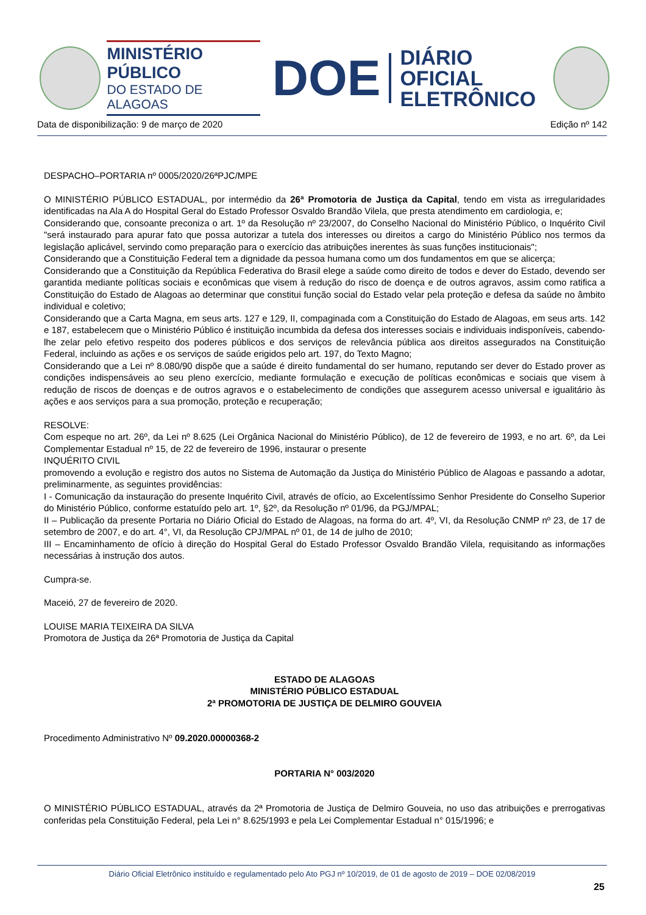MINISTÉRIO PÚBLICO
DO ESTADO DE ALAGOAS
DOE
DIÁRIO OFICIAL
ELETRÔNICO
Data de disponibilização: 9 de março de 2020 Edição nº 142
DESPACHO–PORTARIA nº 0005/2020/26ªPJC/MPE
O MINISTÉRIO PÚBLICO ESTADUAL, por intermédio da 26ª Promotoria de Justiça da Capital, tendo em vista as irregularidades identificadas na Ala A do Hospital Geral do Estado Professor Osvaldo Brandão Vilela, que presta atendimento em cardiologia, e;
Considerando que, consoante preconiza o art. 1º da Resolução nº 23/2007, do Conselho Nacional do Ministério Público, o Inquérito Civil "será instaurado para apurar fato que possa autorizar a tutela dos interesses ou direitos a cargo do Ministério Público nos termos da legislação aplicável, servindo como preparação para o exercício das atribuições inerentes às suas funções institucionais";
Considerando que a Constituição Federal tem a dignidade da pessoa humana como um dos fundamentos em que se alicerça;
Considerando que a Constituição da República Federativa do Brasil elege a saúde como direito de todos e dever do Estado, devendo ser garantida mediante políticas sociais e econômicas que visem à redução do risco de doença e de outros agravos, assim como ratifica a Constituição do Estado de Alagoas ao determinar que constitui função social do Estado velar pela proteção e defesa da saúde no âmbito individual e coletivo;
Considerando que a Carta Magna, em seus arts. 127 e 129, II, compaginada com a Constituição do Estado de Alagoas, em seus arts. 142 e 187, estabelecem que o Ministério Público é instituição incumbida da defesa dos interesses sociais e individuais indisponíveis, cabendo-lhe zelar pelo efetivo respeito dos poderes públicos e dos serviços de relevância pública aos direitos assegurados na Constituição Federal, incluindo as ações e os serviços de saúde erigidos pelo art. 197, do Texto Magno;
Considerando que a Lei nº 8.080/90 dispõe que a saúde é direito fundamental do ser humano, reputando ser dever do Estado prover as condições indispensáveis ao seu pleno exercício, mediante formulação e execução de políticas econômicas e sociais que visem à redução de riscos de doenças e de outros agravos e o estabelecimento de condições que assegurem acesso universal e igualitário às ações e aos serviços para a sua promoção, proteção e recuperação;
RESOLVE:
Com espeque no art. 26º, da Lei nº 8.625 (Lei Orgânica Nacional do Ministério Público), de 12 de fevereiro de 1993, e no art. 6º, da Lei Complementar Estadual nº 15, de 22 de fevereiro de 1996, instaurar o presente
INQUÉRITO CIVIL
promovendo a evolução e registro dos autos no Sistema de Automação da Justiça do Ministério Público de Alagoas e passando a adotar, preliminarmente, as seguintes providências:
I - Comunicação da instauração do presente Inquérito Civil, através de ofício, ao Excelentíssimo Senhor Presidente do Conselho Superior do Ministério Público, conforme estatuído pelo art. 1º, §2º, da Resolução nº 01/96, da PGJ/MPAL;
II – Publicação da presente Portaria no Diário Oficial do Estado de Alagoas, na forma do art. 4º, VI, da Resolução CNMP nº 23, de 17 de setembro de 2007, e do art. 4°, VI, da Resolução CPJ/MPAL nº 01, de 14 de julho de 2010;
III – Encaminhamento de ofício à direção do Hospital Geral do Estado Professor Osvaldo Brandão Vilela, requisitando as informações necessárias à instrução dos autos.
Cumpra-se.
Maceió, 27 de fevereiro de 2020.
LOUISE MARIA TEIXEIRA DA SILVA
Promotora de Justiça da 26ª Promotoria de Justiça da Capital
ESTADO DE ALAGOAS
MINISTÉRIO PÚBLICO ESTADUAL
2ª PROMOTORIA DE JUSTIÇA DE DELMIRO GOUVEIA
Procedimento Administrativo Nº 09.2020.00000368-2
PORTARIA N° 003/2020
O MINISTÉRIO PÚBLICO ESTADUAL, através da 2ª Promotoria de Justiça de Delmiro Gouveia, no uso das atribuições e prerrogativas conferidas pela Constituição Federal, pela Lei n° 8.625/1993 e pela Lei Complementar Estadual n° 015/1996; e
Diário Oficial Eletrônico instituído e regulamentado pelo Ato PGJ nº 10/2019, de 01 de agosto de 2019 – DOE 02/08/2019
25